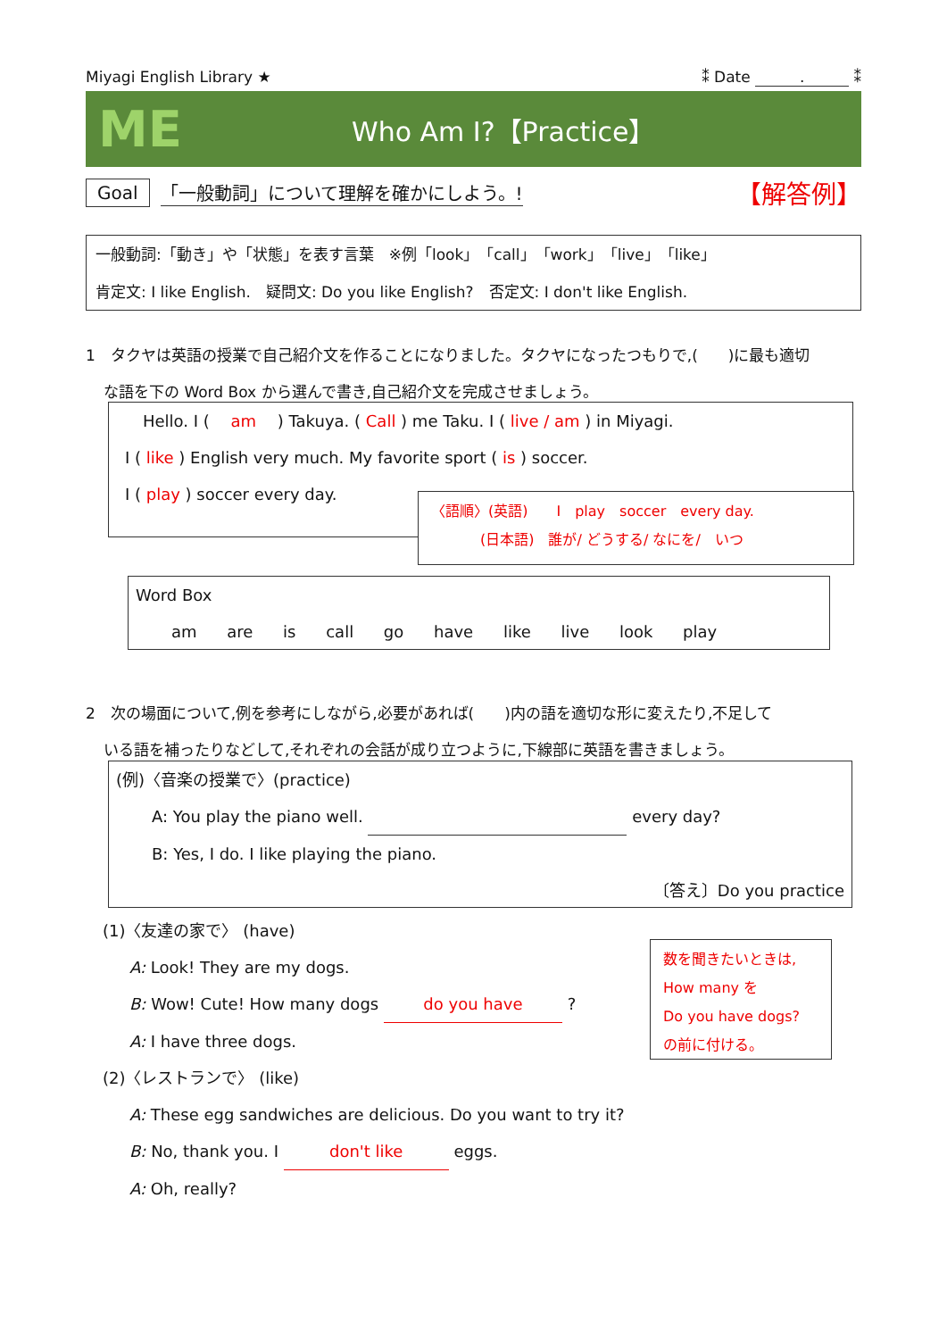Miyagi English Library ★ ⁑ Date . ⁑
ME Who Am I?【Practice】
Goal 「一般動詞」について理解を確かにしよう。! 【解答例】
一般動詞:「動き」や「状態」を表す言葉　※例「look」「call」「work」「live」「like」
肯定文: I like English.　疑問文: Do you like English?　否定文: I don't like English.
1　タクヤは英語の授業で自己紹介文を作ることになりました。タクヤになったつもりで,(　　)に最も適切
な語を下の Word Box から選んで書き,自己紹介文を完成させましょう。
Hello. I ( 　am　 ) Takuya. ( Call ) me Taku. I ( live / am ) in Miyagi.
I ( like ) English very much. My favorite sport ( is ) soccer.
I ( play ) soccer every day.
〈語順〉(英語)　　I　play　soccer　every day.
(日本語)　誰が/ どうする/ なにを/　いつ
Word Box
am are is call go have like live look play
2　次の場面について,例を参考にしながら,必要があれば(　　)内の語を適切な形に変えたり,不足して
いる語を補ったりなどして,それぞれの会話が成り立つように,下線部に英語を書きましょう。
(例)〈音楽の授業で〉(practice)
A: You play the piano well. every day?
B: Yes, I do. I like playing the piano.
〔答え〕Do you practice
(1)〈友達の家で〉 (have)
A: Look! They are my dogs.
B: Wow! Cute! How many dogs do you have ?
A: I have three dogs.
(2)〈レストランで〉 (like)
A: These egg sandwiches are delicious. Do you want to try it?
B: No, thank you. I don't like eggs.
A: Oh, really?
数を聞きたいときは,
How many を
Do you have dogs?
の前に付ける。